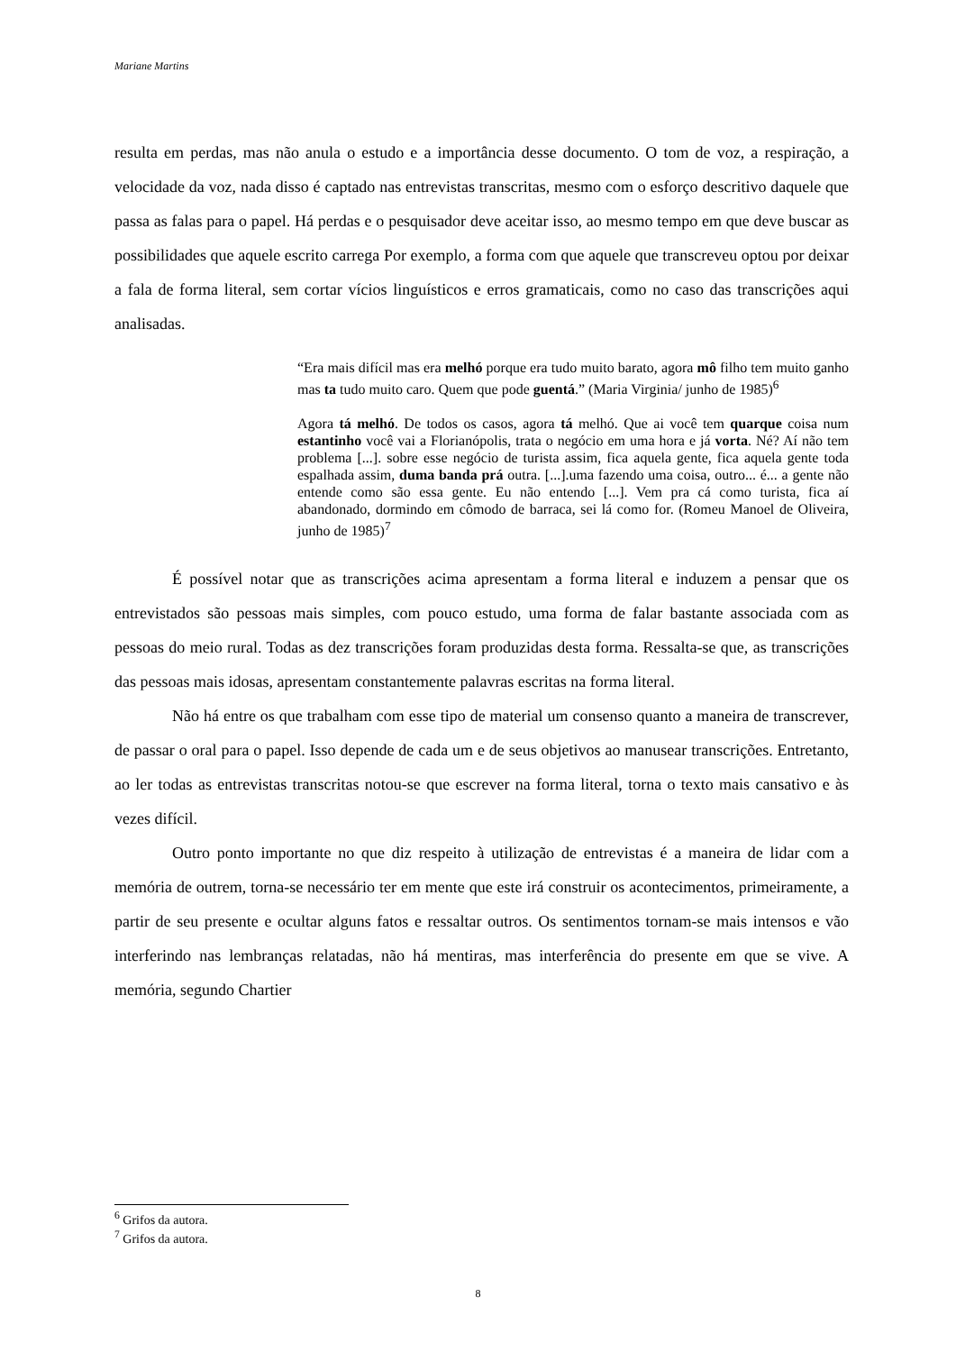Mariane Martins
resulta em perdas, mas não anula o estudo e a importância desse documento. O tom de voz, a respiração, a velocidade da voz, nada disso é captado nas entrevistas transcritas, mesmo com o esforço descritivo daquele que passa as falas para o papel. Há perdas e o pesquisador deve aceitar isso, ao mesmo tempo em que deve buscar as possibilidades que aquele escrito carrega Por exemplo, a forma com que aquele que transcreveu optou por deixar a fala de forma literal, sem cortar vícios linguísticos e erros gramaticais, como no caso das transcrições aqui analisadas.
“Era mais difícil mas era melhó porque era tudo muito barato, agora mô filho tem muito ganho mas ta tudo muito caro. Quem que pode guentá.” (Maria Virginia/ junho de 1985)<sup>6</sup>
Agora tá melhó. De todos os casos, agora tá melhó. Que ai você tem quarque coisa num estantinho você vai a Florianópolis, trata o negócio em uma hora e já vorta. Né? Aí não tem problema [...]. sobre esse negócio de turista assim, fica aquela gente, fica aquela gente toda espalhada assim, duma banda prá outra. [...].uma fazendo uma coisa, outro... é... a gente não entende como são essa gente. Eu não entendo [...]. Vem pra cá como turista, fica aí abandonado, dormindo em cômodo de barraca, sei lá como for. (Romeu Manoel de Oliveira, junho de 1985)<sup>7</sup>
É possível notar que as transcrições acima apresentam a forma literal e induzem a pensar que os entrevistados são pessoas mais simples, com pouco estudo, uma forma de falar bastante associada com as pessoas do meio rural. Todas as dez transcrições foram produzidas desta forma. Ressalta-se que, as transcrições das pessoas mais idosas, apresentam constantemente palavras escritas na forma literal.
Não há entre os que trabalham com esse tipo de material um consenso quanto a maneira de transcrever, de passar o oral para o papel. Isso depende de cada um e de seus objetivos ao manusear transcrições. Entretanto, ao ler todas as entrevistas transcritas notou-se que escrever na forma literal, torna o texto mais cansativo e às vezes difícil.
Outro ponto importante no que diz respeito à utilização de entrevistas é a maneira de lidar com a memória de outrem, torna-se necessário ter em mente que este irá construir os acontecimentos, primeiramente, a partir de seu presente e ocultar alguns fatos e ressaltar outros. Os sentimentos tornam-se mais intensos e vão interferindo nas lembranças relatadas, não há mentiras, mas interferência do presente em que se vive. A memória, segundo Chartier
<sup>6</sup> Grifos da autora.
<sup>7</sup> Grifos da autora.
8